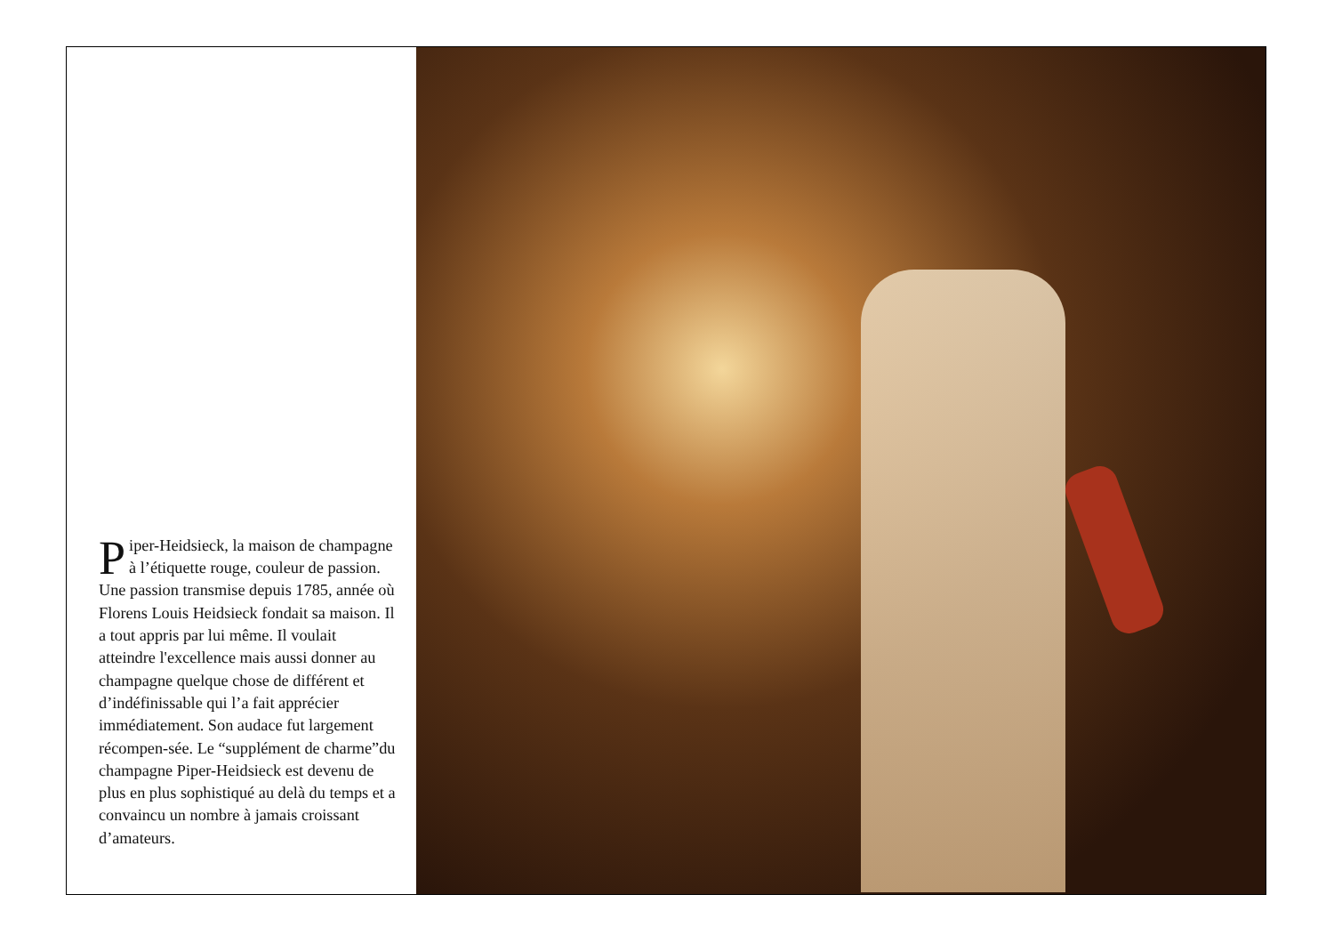Piper-Heidsieck, la maison de champagne à l’étiquette rouge, couleur de passion. Une passion transmise depuis 1785, année où Florens Louis Heidsieck fondait sa maison. Il a tout appris par lui même. Il voulait atteindre l'excellence mais aussi donner au champagne quelque chose de différent et d’indéfinissable qui l’a fait apprécier immédiatement. Son audace fut largement récompen-sée. Le “supplément de charme”du champagne Piper-Heidsieck est devenu de plus en plus sophistiqué au delà du temps et a convaincu un nombre à jamais croissant d’amateurs.